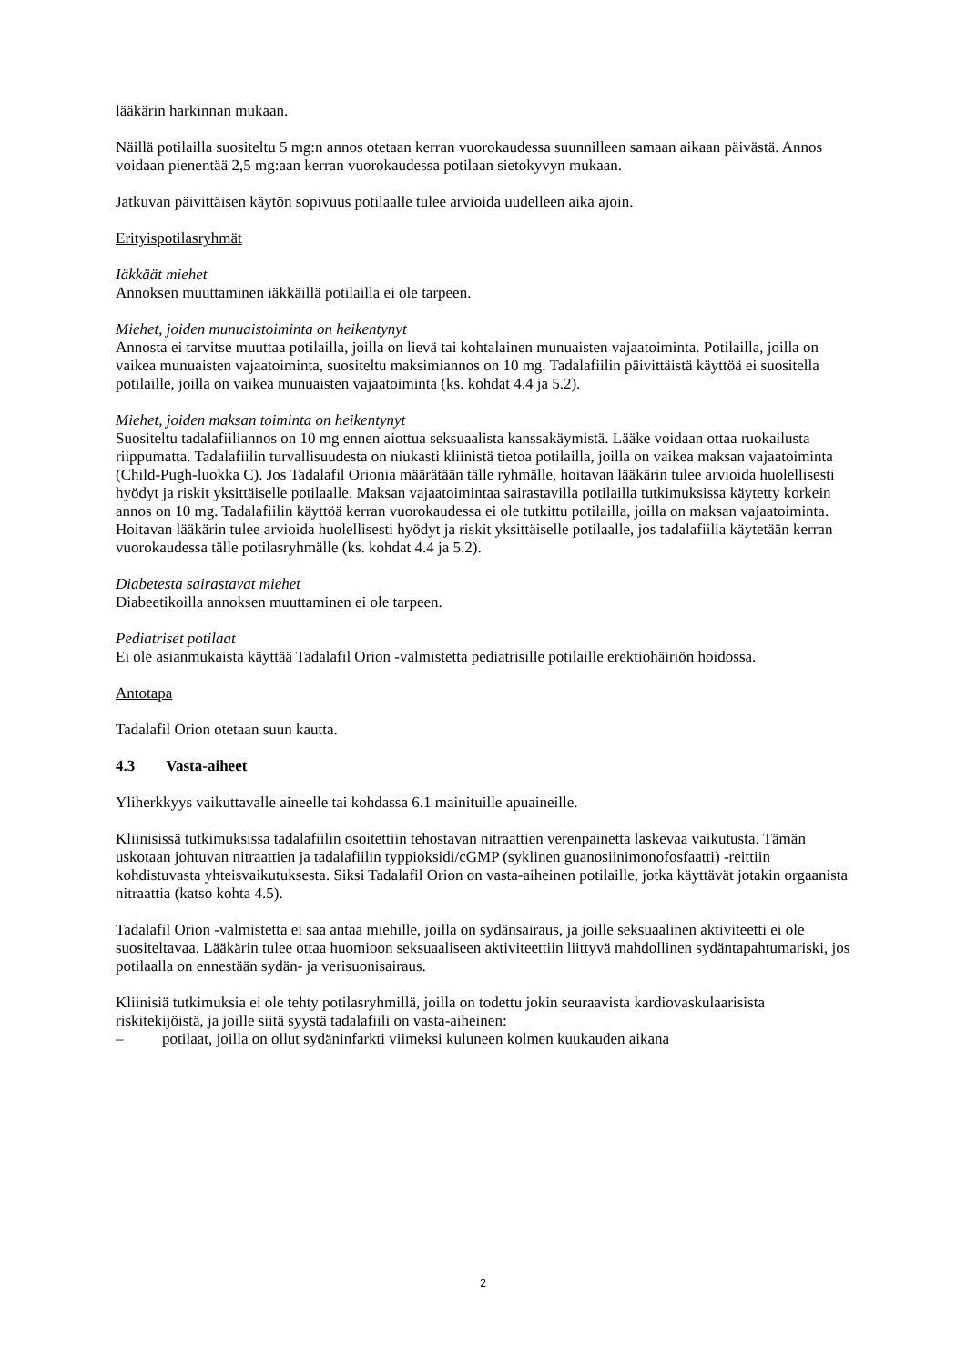lääkärin harkinnan mukaan.
Näillä potilailla suositeltu 5 mg:n annos otetaan kerran vuorokaudessa suunnilleen samaan aikaan päivästä. Annos voidaan pienentää 2,5 mg:aan kerran vuorokaudessa potilaan sietokyvyn mukaan.
Jatkuvan päivittäisen käytön sopivuus potilaalle tulee arvioida uudelleen aika ajoin.
Erityispotilasryhmät
Iäkkäät miehet
Annoksen muuttaminen iäkkäillä potilailla ei ole tarpeen.
Miehet, joiden munuaistoiminta on heikentynyt
Annosta ei tarvitse muuttaa potilailla, joilla on lievä tai kohtalainen munuaisten vajaatoiminta. Potilailla, joilla on vaikea munuaisten vajaatoiminta, suositeltu maksimiannos on 10 mg. Tadalafiilin päivittäistä käyttöä ei suositella potilaille, joilla on vaikea munuaisten vajaatoiminta (ks. kohdat 4.4 ja 5.2).
Miehet, joiden maksan toiminta on heikentynyt
Suositeltu tadalafiiliannos on 10 mg ennen aiottua seksuaalista kanssakäymistä. Lääke voidaan ottaa ruokailusta riippumatta. Tadalafiilin turvallisuudesta on niukasti kliinistä tietoa potilailla, joilla on vaikea maksan vajaatoiminta (Child-Pugh-luokka C). Jos Tadalafil Orionia määrätään tälle ryhmälle, hoitavan lääkärin tulee arvioida huolellisesti hyödyt ja riskit yksittäiselle potilaalle. Maksan vajaatoimintaa sairastavilla potilailla tutkimuksissa käytetty korkein annos on 10 mg. Tadalafiilin käyttöä kerran vuorokaudessa ei ole tutkittu potilailla, joilla on maksan vajaatoiminta. Hoitavan lääkärin tulee arvioida huolellisesti hyödyt ja riskit yksittäiselle potilaalle, jos tadalafiilia käytetään kerran vuorokaudessa tälle potilasryhmälle (ks. kohdat 4.4 ja 5.2).
Diabetesta sairastavat miehet
Diabeetikoilla annoksen muuttaminen ei ole tarpeen.
Pediatriset potilaat
Ei ole asianmukaista käyttää Tadalafil Orion -valmistetta pediatrisille potilaille erektiohäiriön hoidossa.
Antotapa
Tadalafil Orion otetaan suun kautta.
4.3 Vasta-aiheet
Yliherkkyys vaikuttavalle aineelle tai kohdassa 6.1 mainituille apuaineille.
Kliinisissä tutkimuksissa tadalafiilin osoitettiin tehostavan nitraattien verenpainetta laskevaa vaikutusta. Tämän uskotaan johtuvan nitraattien ja tadalafiilin typpioksidi/cGMP (syklinen guanosiinimonofosfaatti) -reittiin kohdistuvasta yhteisvaikutuksesta. Siksi Tadalafil Orion on vasta-aiheinen potilaille, jotka käyttävät jotakin orgaanista nitraattia (katso kohta 4.5).
Tadalafil Orion -valmistetta ei saa antaa miehille, joilla on sydänsairaus, ja joille seksuaalinen aktiviteetti ei ole suositeltavaa. Lääkärin tulee ottaa huomioon seksuaaliseen aktiviteettiin liittyvä mahdollinen sydäntapahtumariski, jos potilaalla on ennestään sydän- ja verisuonisairaus.
Kliinisiä tutkimuksia ei ole tehty potilasryhmillä, joilla on todettu jokin seuraavista kardiovaskulaarisista riskitekijöistä, ja joille siitä syystä tadalafiili on vasta-aiheinen:
– potilaat, joilla on ollut sydäninfarkti viimeksi kuluneen kolmen kuukauden aikana
2